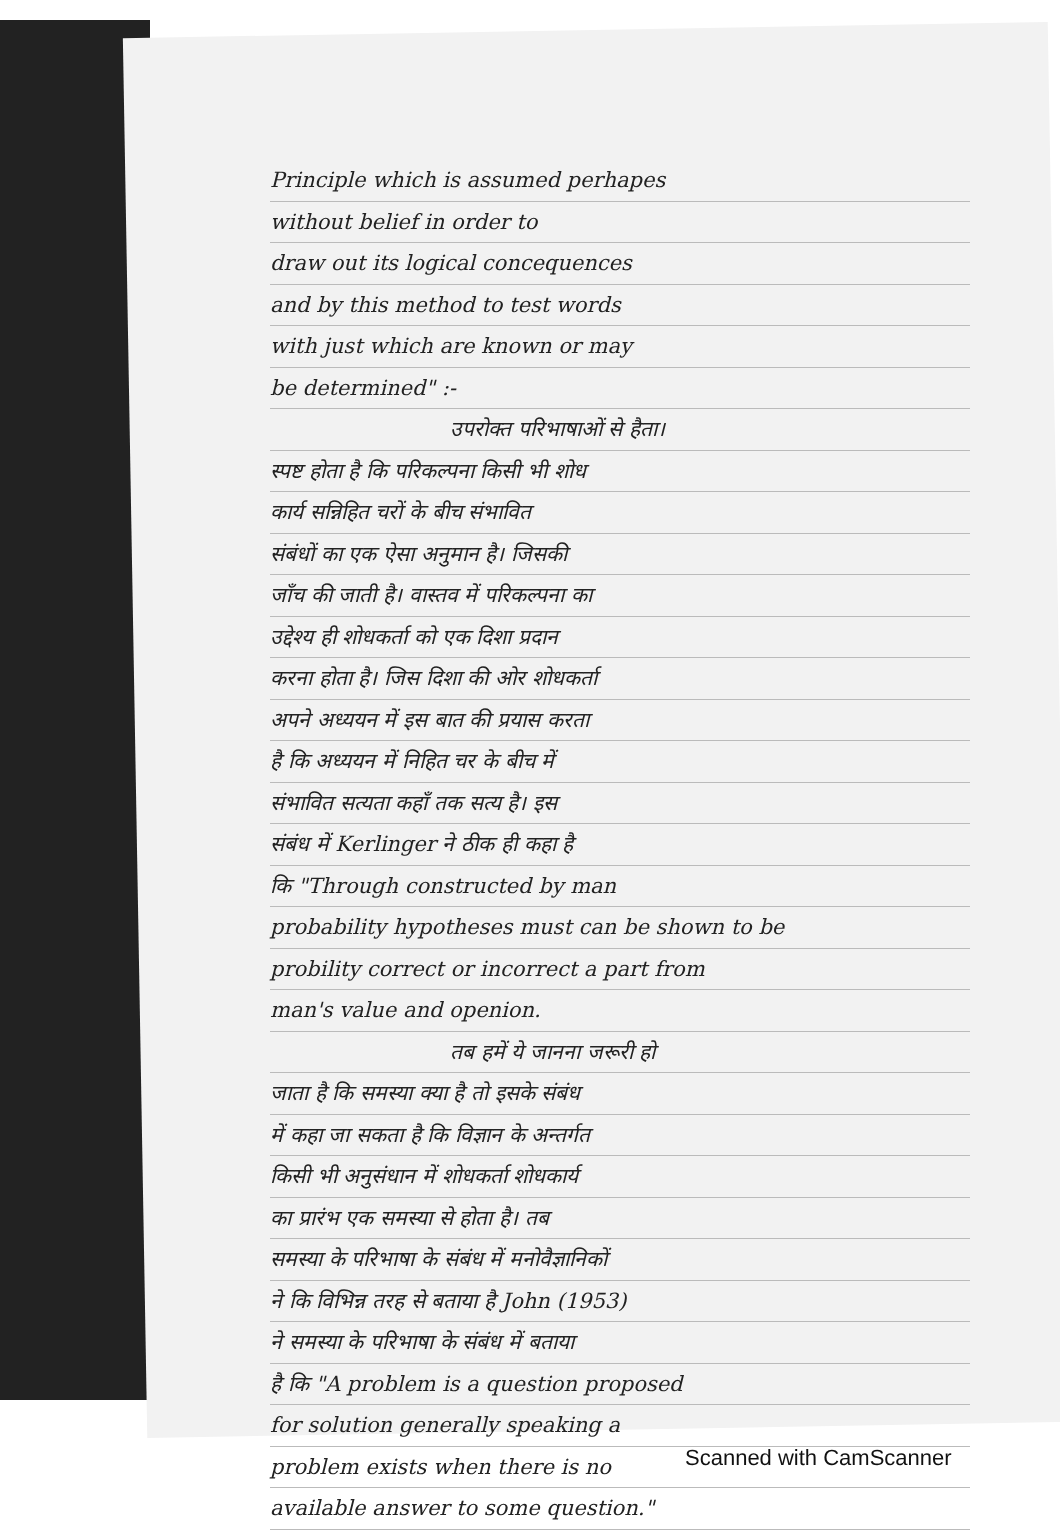Principle which is assumed perhapes
without belief in order to
draw out its logical concequences
and by this method to test words
with just which are known or may
be determined" :-
उपरोक्त परिभाषाओं से हैता।
स्पष्ट होता है कि परिकल्पना किसी भी शोध
कार्य सन्निहित चरों के बीच संभावित
संबंधों का एक ऐसा अनुमान है। जिसकी
जाँच की जाती है। वास्तव में परिकल्पना का
उद्देश्य ही शोधकर्ता को एक दिशा प्रदान
करना होता है। जिस दिशा की ओर शोधकर्ता
अपने अध्ययन में इस बात की प्रयास करता
है कि अध्ययन में निहित चर के बीच में
संभावित सत्यता कहाँ तक सत्य है। इस
संबंध में Kerlinger ने ठीक ही कहा है
कि "Through constructed by man
probability hypotheses must can be shown to be
probility correct or incorrect a part from
man's value and openion.
तब हमें ये जानना जरूरी हो
जाता है कि समस्या क्या है तो इसके संबंध
में कहा जा सकता है कि विज्ञान के अन्तर्गत
किसी भी अनुसंधान में शोधकर्ता शोधकार्य
का प्रारंभ एक समस्या से होता है। तब
समस्या के परिभाषा के संबंध में मनोवैज्ञानिकों
ने कि विभिन्न तरह से बताया है John (1953)
ने समस्या के परिभाषा के संबंध में बताया
है कि "A problem is a question proposed
for solution generally speaking a
problem exists when there is no
available answer to some question."
Scanned with CamScanner